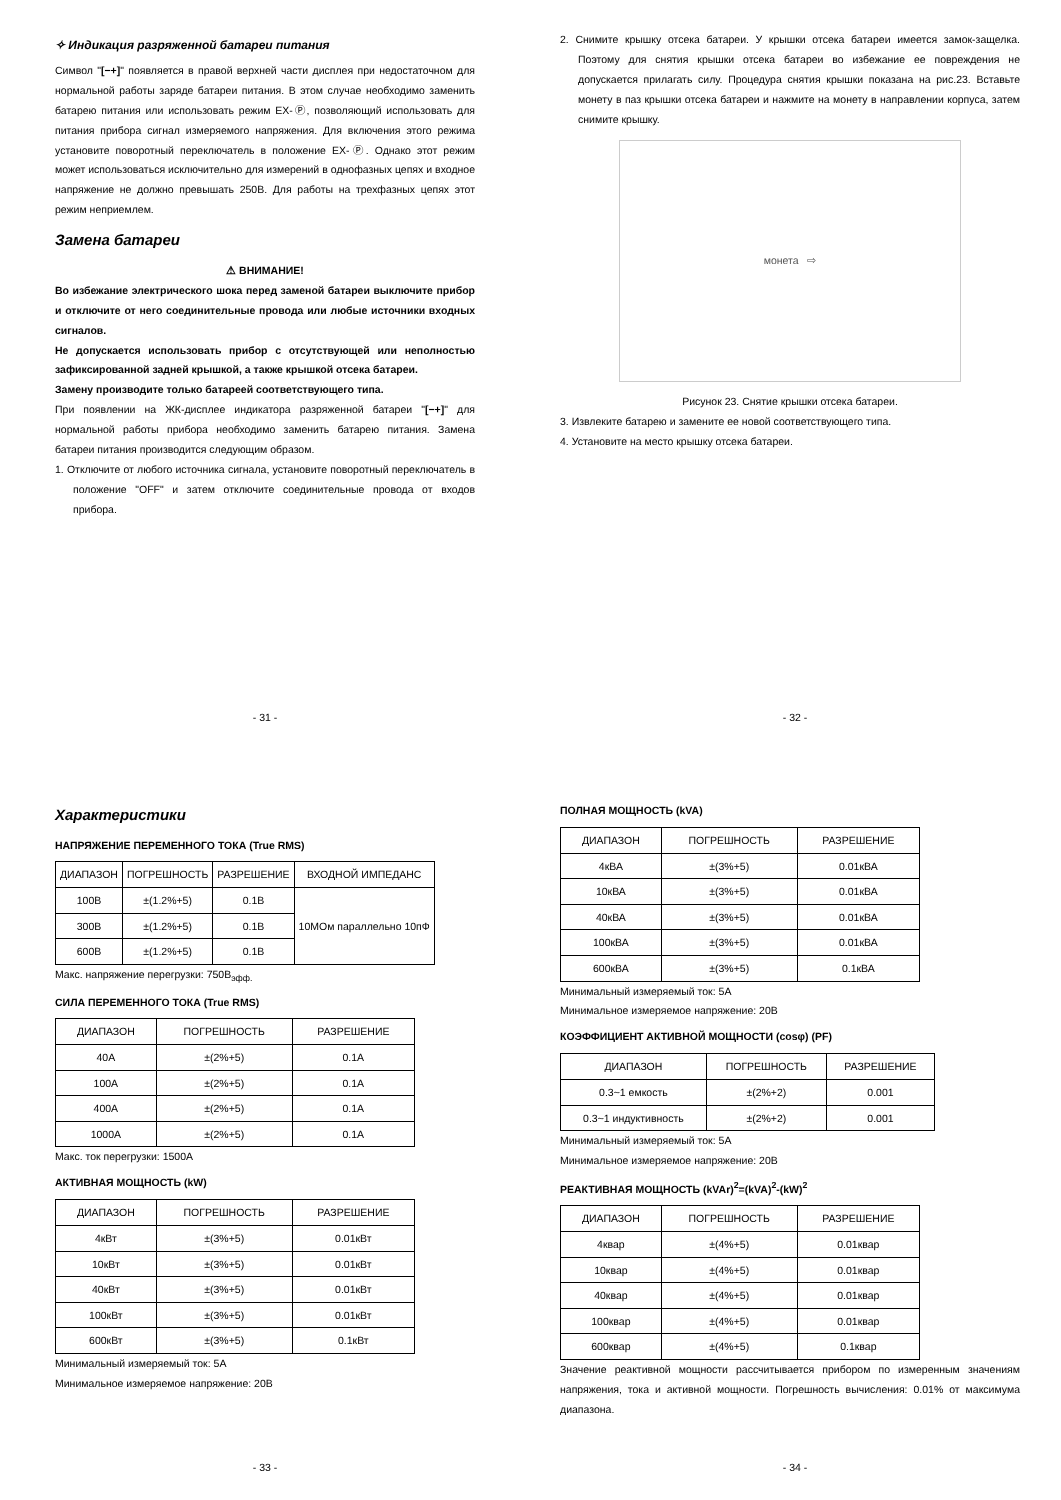✧ Индикация разряженной батареи питания
Символ "[−+]" появляется в правой верхней части дисплея при недостаточном для нормальной работы заряде батареи питания. В этом случае необходимо заменить батарею питания или использовать режим EX-Ⓟ, позволяющий использовать для питания прибора сигнал измеряемого напряжения. Для включения этого режима установите поворотный переключатель в положение EX-Ⓟ. Однако этот режим может использоваться исключительно для измерений в однофазных цепях и входное напряжение не должно превышать 250В. Для работы на трехфазных цепях этот режим неприемлем.
Замена батареи
⚠ ВНИМАНИЕ!
Во избежание электрического шока перед заменой батареи выключите прибор и отключите от него соединительные провода или любые источники входных сигналов.
Не допускается использовать прибор с отсутствующей или неполностью зафиксированной задней крышкой, а также крышкой отсека батареи.
Замену производите только батареей соответствующего типа.
При появлении на ЖК-дисплее индикатора разряженной батареи "[−+]" для нормальной работы прибора необходимо заменить батарею питания. Замена батареи питания производится следующим образом.
1. Отключите от любого источника сигнала, установите поворотный переключатель в положение "OFF" и затем отключите соединительные провода от входов прибора.
- 31 -
2. Снимите крышку отсека батареи. У крышки отсека батареи имеется замок-защелка. Поэтому для снятия крышки отсека батареи во избежание ее повреждения не допускается прилагать силу. Процедура снятия крышки показана на рис.23. Вставьте монету в паз крышки отсека батареи и нажмите на монету в направлении корпуса, затем снимите крышку.
монета ⇨
Рисунок 23. Снятие крышки отсека батареи.
3. Извлеките батарею и замените ее новой соответствующего типа.
4. Установите на место крышку отсека батареи.
- 32 -
Характеристики
НАПРЯЖЕНИЕ ПЕРЕМЕННОГО ТОКА (True RMS)
| ДИАПАЗОН | ПОГРЕШНОСТЬ | РАЗРЕШЕНИЕ | ВХОДНОЙ ИМПЕДАНС |
| --- | --- | --- | --- |
| 100В | ±(1.2%+5) | 0.1В | 10МОм параллельно 10пФ |
| 300В | ±(1.2%+5) | 0.1В | |
| 600В | ±(1.2%+5) | 0.1В | |
Макс. напряжение перегрузки: 750В<sub>эфф.</sub>
СИЛА ПЕРЕМЕННОГО ТОКА (True RMS)
| ДИАПАЗОН | ПОГРЕШНОСТЬ | РАЗРЕШЕНИЕ |
| --- | --- | --- |
| 40A | ±(2%+5) | 0.1A |
| 100A | ±(2%+5) | 0.1A |
| 400A | ±(2%+5) | 0.1A |
| 1000A | ±(2%+5) | 0.1A |
Макс. ток перегрузки: 1500А
АКТИВНАЯ МОЩНОСТЬ (kW)
| ДИАПАЗОН | ПОГРЕШНОСТЬ | РАЗРЕШЕНИЕ |
| --- | --- | --- |
| 4кВт | ±(3%+5) | 0.01кВт |
| 10кВт | ±(3%+5) | 0.01кВт |
| 40кВт | ±(3%+5) | 0.01кВт |
| 100кВт | ±(3%+5) | 0.01кВт |
| 600кВт | ±(3%+5) | 0.1кВт |
Минимальный измеряемый ток: 5А
Минимальное измеряемое напряжение: 20В
- 33 -
ПОЛНАЯ МОЩНОСТЬ (kVA)
| ДИАПАЗОН | ПОГРЕШНОСТЬ | РАЗРЕШЕНИЕ |
| --- | --- | --- |
| 4кВА | ±(3%+5) | 0.01кВА |
| 10кВА | ±(3%+5) | 0.01кВА |
| 40кВА | ±(3%+5) | 0.01кВА |
| 100кВА | ±(3%+5) | 0.01кВА |
| 600кВА | ±(3%+5) | 0.1кВА |
Минимальный измеряемый ток: 5А
Минимальное измеряемое напряжение: 20В
КОЭФФИЦИЕНТ АКТИВНОЙ МОЩНОСТИ (cosφ) (PF)
| ДИАПАЗОН | ПОГРЕШНОСТЬ | РАЗРЕШЕНИЕ |
| --- | --- | --- |
| 0.3~1 емкость | ±(2%+2) | 0.001 |
| 0.3~1 индуктивность | ±(2%+2) | 0.001 |
Минимальный измеряемый ток: 5А
Минимальное измеряемое напряжение: 20В
РЕАКТИВНАЯ МОЩНОСТЬ (kVAr)<sup>2</sup>=(kVA)<sup>2</sup>-(kW)<sup>2</sup>
| ДИАПАЗОН | ПОГРЕШНОСТЬ | РАЗРЕШЕНИЕ |
| --- | --- | --- |
| 4квар | ±(4%+5) | 0.01квар |
| 10квар | ±(4%+5) | 0.01квар |
| 40квар | ±(4%+5) | 0.01квар |
| 100квар | ±(4%+5) | 0.01квар |
| 600квар | ±(4%+5) | 0.1квар |
Значение реактивной мощности рассчитывается прибором по измеренным значениям напряжения, тока и активной мощности. Погрешность вычисления: 0.01% от максимума диапазона.
- 34 -